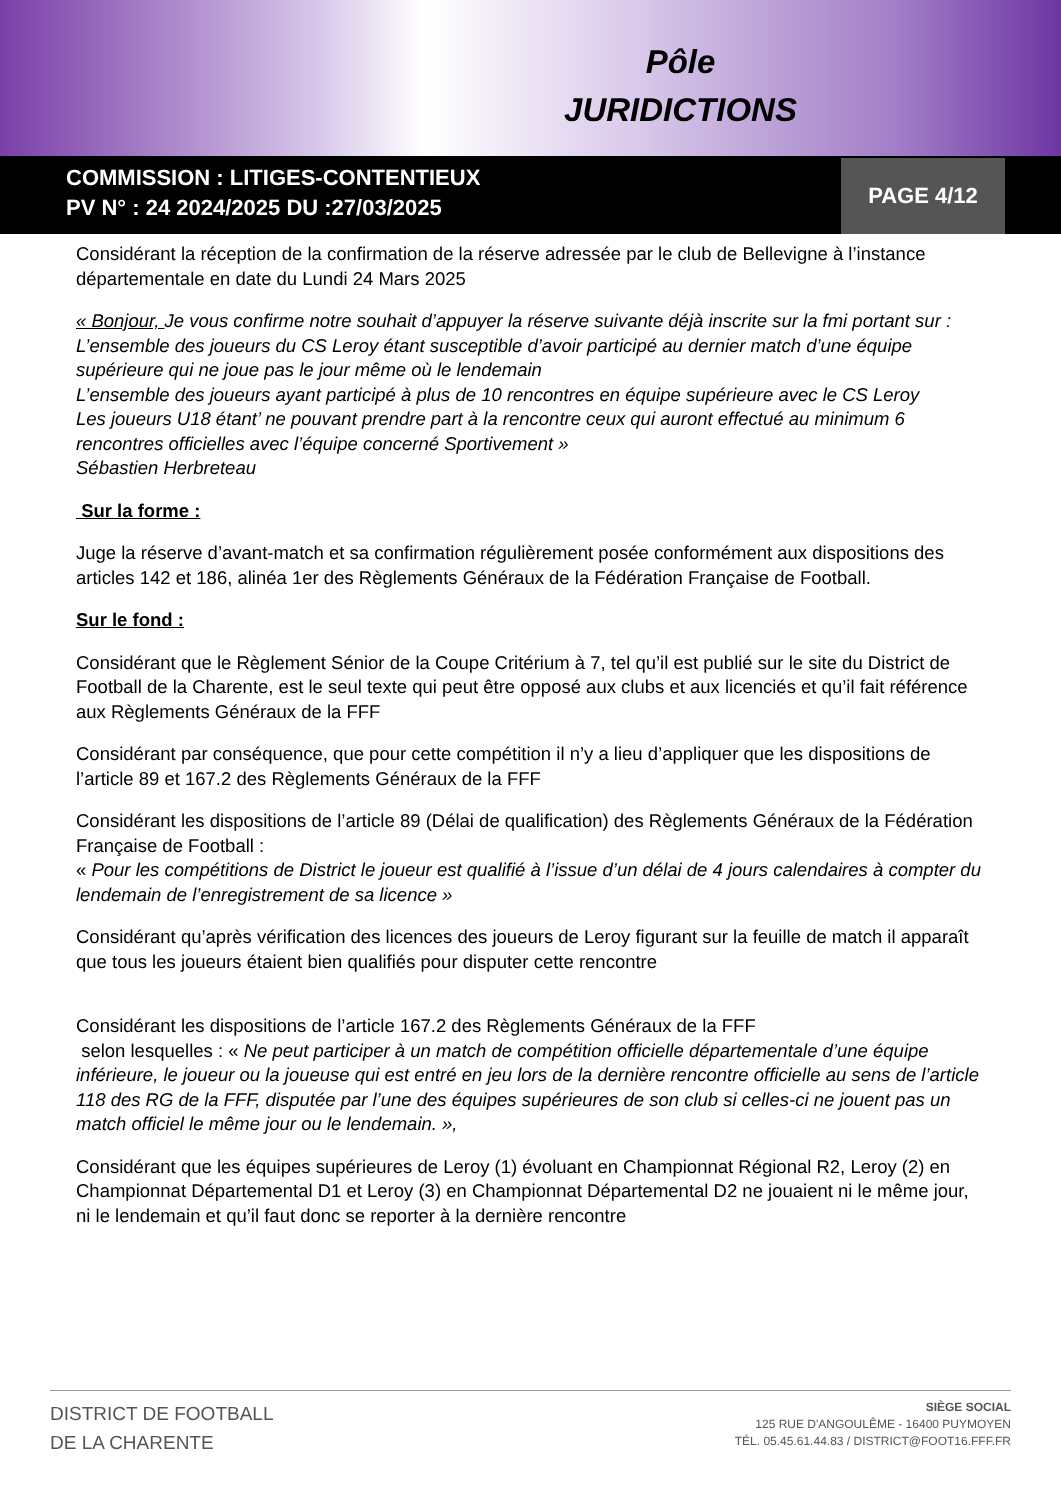Pôle
JURIDICTIONS
COMMISSION : LITIGES-CONTENTIEUX
PV N° : 24 2024/2025 DU :27/03/2025
PAGE 4/12
Considérant la réception de la confirmation de la réserve adressée par le club de Bellevigne à l’instance départementale en date du Lundi 24 Mars 2025
« Bonjour, Je vous confirme notre souhait d’appuyer la réserve suivante déjà inscrite sur la fmi portant sur :
L’ensemble des joueurs du CS Leroy étant susceptible d’avoir participé au dernier match d’une équipe supérieure qui ne joue pas le jour même où le lendemain
L’ensemble des joueurs ayant participé à plus de 10 rencontres en équipe supérieure avec le CS Leroy
Les joueurs U18 étant’ ne pouvant prendre part à la rencontre ceux qui auront effectué au minimum 6 rencontres officielles avec l’équipe concerné Sportivement »
Sébastien Herbreteau
Sur la forme :
Juge la réserve d’avant-match et sa confirmation régulièrement posée conformément aux dispositions des articles 142 et 186, alinéa 1er des Règlements Généraux de la Fédération Française de Football.
Sur le fond :
Considérant que le Règlement Sénior de la Coupe Critérium à 7, tel qu’il est publié sur le site du District de Football de la Charente, est le seul texte qui peut être opposé aux clubs et aux licenciés et qu’il fait référence aux Règlements Généraux de la FFF
Considérant par conséquence, que pour cette compétition il n’y a lieu d’appliquer que les dispositions de l’article 89 et 167.2 des Règlements Généraux de la FFF
Considérant les dispositions de l’article 89 (Délai de qualification) des Règlements Généraux de la Fédération Française de Football :
« Pour les compétitions de District le joueur est qualifié à l’issue d’un délai de 4 jours calendaires à compter du lendemain de l’enregistrement de sa licence »
Considérant qu’après vérification des licences des joueurs de Leroy figurant sur la feuille de match il apparaît que tous les joueurs étaient bien qualifiés pour disputer cette rencontre
Considérant les dispositions de l’article 167.2 des Règlements Généraux de la FFF
selon lesquelles : « Ne peut participer à un match de compétition officielle départementale d’une équipe inférieure, le joueur ou la joueuse qui est entré en jeu lors de la dernière rencontre officielle au sens de l’article 118 des RG de la FFF, disputée par l’une des équipes supérieures de son club si celles-ci ne jouent pas un match officiel le même jour ou le lendemain. »,
Considérant que les équipes supérieures de Leroy (1) évoluant en Championnat Régional R2, Leroy (2) en Championnat Départemental D1 et Leroy (3) en Championnat Départemental D2 ne jouaient ni le même jour, ni le lendemain et qu’il faut donc se reporter à la dernière rencontre
DISTRICT DE FOOTBALL
DE LA CHARENTE
SIÈGE SOCIAL
125 RUE D'ANGOULÊME - 16400 PUYMOYEN
TÉL. 05.45.61.44.83 / DISTRICT@FOOT16.FFF.FR